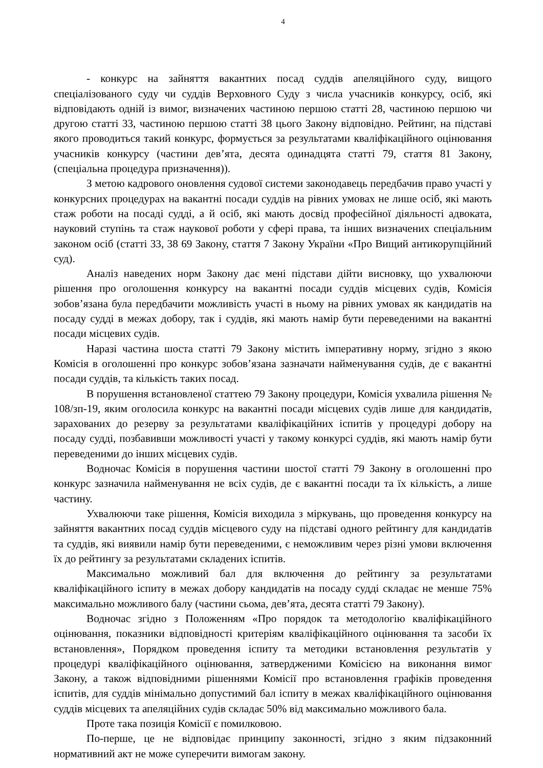4
- конкурс на зайняття вакантних посад суддів апеляційного суду, вищого спеціалізованого суду чи суддів Верховного Суду з числа учасників конкурсу, осіб, які відповідають одній із вимог, визначених частиною першою статті 28, частиною першою чи другою статті 33, частиною першою статті 38 цього Закону відповідно. Рейтинг, на підставі якого проводиться такий конкурс, формується за результатами кваліфікаційного оцінювання учасників конкурсу (частини дев’ята, десята одинадцята статті 79, стаття 81 Закону, (спеціальна процедура призначення)).
З метою кадрового оновлення судової системи законодавець передбачив право участі у конкурсних процедурах на вакантні посади суддів на рівних умовах не лише осіб, які мають стаж роботи на посаді судді, а й осіб, які мають досвід професійної діяльності адвоката, науковий ступінь та стаж наукової роботи у сфері права, та інших визначених спеціальним законом осіб (статті 33, 38 69 Закону, стаття 7 Закону України «Про Вищий антикорупційний суд).
Аналіз наведених норм Закону дає мені підстави дійти висновку, що ухвалюючи рішення про оголошення конкурсу на вакантні посади суддів місцевих судів, Комісія зобов’язана була передбачити можливість участі в ньому на рівних умовах як кандидатів на посаду судді в межах добору, так і суддів, які мають намір бути переведеними на вакантні посади місцевих судів.
Наразі частина шоста статті 79 Закону містить імперативну норму, згідно з якою Комісія в оголошенні про конкурс зобов’язана зазначати найменування судів, де є вакантні посади суддів, та кількість таких посад.
В порушення встановленої статтею 79 Закону процедури, Комісія ухвалила рішення № 108/зп-19, яким оголосила конкурс на вакантні посади місцевих судів лише для кандидатів, зарахованих до резерву за результатами кваліфікаційних іспитів у процедурі добору на посаду судді, позбавивши можливості участі у такому конкурсі суддів, які мають намір бути переведеними до інших місцевих судів.
Водночас Комісія в порушення частини шостої статті 79 Закону в оголошенні про конкурс зазначила найменування не всіх судів, де є вакантні посади та їх кількість, а лише частину.
Ухвалюючи таке рішення, Комісія виходила з міркувань, що проведення конкурсу на зайняття вакантних посад суддів місцевого суду на підставі одного рейтингу для кандидатів та суддів, які виявили намір бути переведеними, є неможливим через різні умови включення їх до рейтингу за результатами складених іспитів.
Максимально можливий бал для включення до рейтингу за результатами кваліфікаційного іспиту в межах добору кандидатів на посаду судді складає не менше 75% максимально можливого балу (частини сьома, дев’ята, десята статті 79 Закону).
Водночас згідно з Положенням «Про порядок та методологію кваліфікаційного оцінювання, показники відповідності критеріям кваліфікаційного оцінювання та засоби їх встановлення», Порядком проведення іспиту та методики встановлення результатів у процедурі кваліфікаційного оцінювання, затвердженими Комісією на виконання вимог Закону, а також відповідними рішеннями Комісії про встановлення графіків проведення іспитів, для суддів мінімально допустимий бал іспиту в межах кваліфікаційного оцінювання суддів місцевих та апеляційних судів складає 50% від максимально можливого бала.
Проте така позиція Комісії є помилковою.
По-перше, це не відповідає принципу законності, згідно з яким підзаконний нормативний акт не може суперечити вимогам закону.